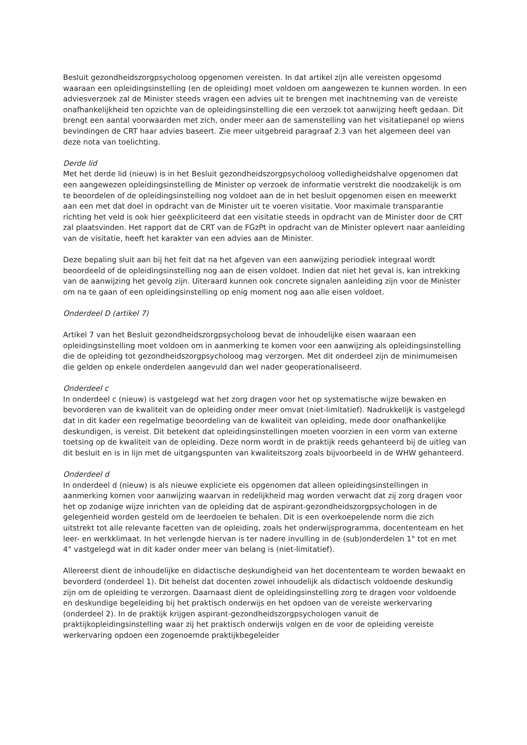Besluit gezondheidszorgpsycholoog opgenomen vereisten. In dat artikel zijn alle vereisten opgesomd waaraan een opleidingsinstelling (en de opleiding) moet voldoen om aangewezen te kunnen worden. In een adviesverzoek zal de Minister steeds vragen een advies uit te brengen met inachtneming van de vereiste onafhankelijkheid ten opzichte van de opleidingsinstelling die een verzoek tot aanwijzing heeft gedaan. Dit brengt een aantal voorwaarden met zich, onder meer aan de samenstelling van het visitatiepanel op wiens bevindingen de CRT haar advies baseert. Zie meer uitgebreid paragraaf 2.3 van het algemeen deel van deze nota van toelichting.
Derde lid
Met het derde lid (nieuw) is in het Besluit gezondheidszorgpsycholoog volledigheidshalve opgenomen dat een aangewezen opleidingsinstelling de Minister op verzoek de informatie verstrekt die noodzakelijk is om te beoordelen of de opleidingsinstelling nog voldoet aan de in het besluit opgenomen eisen en meewerkt aan een met dat doel in opdracht van de Minister uit te voeren visitatie. Voor maximale transparantie richting het veld is ook hier geëxpliciteerd dat een visitatie steeds in opdracht van de Minister door de CRT zal plaatsvinden. Het rapport dat de CRT van de FGzPt in opdracht van de Minister oplevert naar aanleiding van de visitatie, heeft het karakter van een advies aan de Minister.
Deze bepaling sluit aan bij het feit dat na het afgeven van een aanwijzing periodiek integraal wordt beoordeeld of de opleidingsinstelling nog aan de eisen voldoet. Indien dat niet het geval is, kan intrekking van de aanwijzing het gevolg zijn. Uiteraard kunnen ook concrete signalen aanleiding zijn voor de Minister om na te gaan of een opleidingsinstelling op enig moment nog aan alle eisen voldoet.
Onderdeel D (artikel 7)
Artikel 7 van het Besluit gezondheidszorgpsycholoog bevat de inhoudelijke eisen waaraan een opleidingsinstelling moet voldoen om in aanmerking te komen voor een aanwijzing als opleidingsinstelling die de opleiding tot gezondheidszorgpsycholoog mag verzorgen. Met dit onderdeel zijn de minimumeisen die gelden op enkele onderdelen aangevuld dan wel nader geoperationaliseerd.
Onderdeel c
In onderdeel c (nieuw) is vastgelegd wat het zorg dragen voor het op systematische wijze bewaken en bevorderen van de kwaliteit van de opleiding onder meer omvat (niet-limitatief). Nadrukkelijk is vastgelegd dat in dit kader een regelmatige beoordeling van de kwaliteit van opleiding, mede door onafhankelijke deskundigen, is vereist. Dit betekent dat opleidingsinstellingen moeten voorzien in een vorm van externe toetsing op de kwaliteit van de opleiding. Deze norm wordt in de praktijk reeds gehanteerd bij de uitleg van dit besluit en is in lijn met de uitgangspunten van kwaliteitszorg zoals bijvoorbeeld in de WHW gehanteerd.
Onderdeel d
In onderdeel d (nieuw) is als nieuwe expliciete eis opgenomen dat alleen opleidingsinstellingen in aanmerking komen voor aanwijzing waarvan in redelijkheid mag worden verwacht dat zij zorg dragen voor het op zodanige wijze inrichten van de opleiding dat de aspirant-gezondheidszorgpsychologen in de gelegenheid worden gesteld om de leerdoelen te behalen. Dit is een overkoepelende norm die zich uitstrekt tot alle relevante facetten van de opleiding, zoals het onderwijsprogramma, docententeam en het leer- en werkklimaat. In het verlengde hiervan is ter nadere invulling in de (sub)onderdelen 1° tot en met 4° vastgelegd wat in dit kader onder meer van belang is (niet-limitatief).
Allereerst dient de inhoudelijke en didactische deskundigheid van het docententeam te worden bewaakt en bevorderd (onderdeel 1). Dit behelst dat docenten zowel inhoudelijk als didactisch voldoende deskundig zijn om de opleiding te verzorgen. Daarnaast dient de opleidingsinstelling zorg te dragen voor voldoende en deskundige begeleiding bij het praktisch onderwijs en het opdoen van de vereiste werkervaring (onderdeel 2). In de praktijk krijgen aspirant-gezondheidszorgpsychologen vanuit de praktijkopleidingsinstelling waar zij het praktisch onderwijs volgen en de voor de opleiding vereiste werkervaring opdoen een zogenoemde praktijkbegeleider